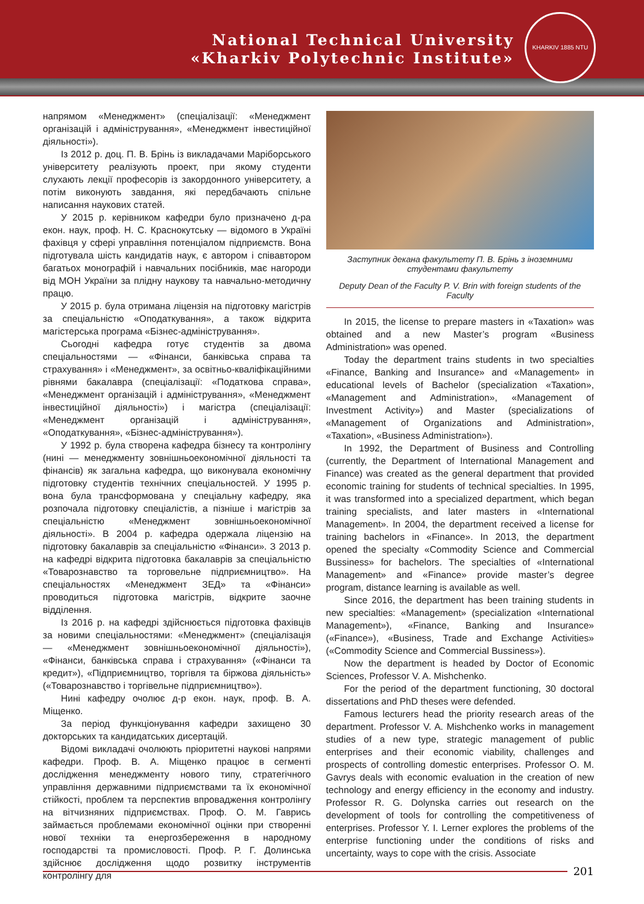National Technical University
«Kharkiv Polytechnic Institute»
KHARKIV 1885 NTU
напрямом «Менеджмент» (спеціалізації: «Менеджмент організацій і адміністрування», «Менеджмент інвестиційної діяльності»).
Із 2012 р. доц. П. В. Брінь із викладачами Маріборського університету реалізують проект, при якому студенти слухають лекції професорів із закордонного університету, а потім виконують завдання, які передбачають спільне написання наукових статей.
У 2015 р. керівником кафедри було призначено д-ра екон. наук, проф. Н. С. Краснокутську — відомого в Україні фахівця у сфері управління потенціалом підприємств. Вона підготувала шість кандидатів наук, є автором і співавтором багатьох монографій і навчальних посібників, має нагороди від МОН України за плідну наукову та навчально-методичну працю.
У 2015 р. була отримана ліцензія на підготовку магістрів за спеціальністю «Оподаткування», а також відкрита магістерська програма «Бізнес-адміністрування».
Сьогодні кафедра готує студентів за двома спеціальностями — «Фінанси, банківська справа та страхування» і «Менеджмент», за освітньо-кваліфікаційними рівнями бакалавра (спеціалізації: «Податкова справа», «Менеджмент організацій і адміністрування», «Менеджмент інвестиційної діяльності») і магістра (спеціалізації: «Менеджмент організацій і адміністрування», «Оподаткування», «Бізнес-адміністрування»).
У 1992 р. була створена кафедра бізнесу та контролінгу (нині — менеджменту зовнішньоекономічної діяльності та фінансів) як загальна кафедра, що виконувала економічну підготовку студентів технічних спеціальностей. У 1995 р. вона була трансформована у спеціальну кафедру, яка розпочала підготовку спеціалістів, а пізніше і магістрів за спеціальністю «Менеджмент зовнішньоекономічної діяльності». В 2004 р. кафедра одержала ліцензію на підготовку бакалаврів за спеціальністю «Фінанси». З 2013 р. на кафедрі відкрита підготовка бакалаврів за спеціальністю «Товарознавство та торговельне підприємництво». На спеціальностях «Менеджмент ЗЕД» та «Фінанси» проводиться підготовка магістрів, відкрите заочне відділення.
Із 2016 р. на кафедрі здійснюється підготовка фахівців за новими спеціальностями: «Менеджмент» (спеціалізація — «Менеджмент зовнішньоекономічної діяльності»), «Фінанси, банківська справа і страхування» («Фінанси та кредит»), «Підприємництво, торгівля та біржова діяльність» («Товарознавство і торгівельне підприємництво»).
Нині кафедру очолює д-р екон. наук, проф. В. А. Міщенко.
За період функціонування кафедри захищено 30 докторських та кандидатських дисертацій.
Відомі викладачі очолюють пріоритетні наукові напрями кафедри. Проф. В. А. Міщенко працює в сегменті дослідження менеджменту нового типу, стратегічного управління державними підприємствами та їх економічної стійкості, проблем та перспектив впровадження контролінгу на вітчизняних підприємствах. Проф. О. М. Гаврись займається проблемами економічної оцінки при створенні нової техніки та енергозбереження в народному господарстві та промисловості. Проф. Р. Г. Долинська здійснює дослідження щодо розвитку інструментів контролінгу для
Заступник декана факультету П. В. Брінь з іноземними студентами факультету
Deputy Dean of the Faculty P. V. Brin with foreign students of the Faculty
In 2015, the license to prepare masters in «Taxation» was obtained and a new Master’s program «Business Administration» was opened.
Today the department trains students in two specialties «Finance, Banking and Insurance» and «Management» in educational levels of Bachelor (specialization «Taxation», «Management and Administration», «Management of Investment Activity») and Master (specializations of «Management of Organizations and Administration», «Taxation», «Business Administration»).
In 1992, the Department of Business and Controlling (currently, the Department of International Management and Finance) was created as the general department that provided economic training for students of technical specialties. In 1995, it was transformed into a specialized department, which began training specialists, and later masters in «International Management». In 2004, the department received a license for training bachelors in «Finance». In 2013, the department opened the specialty «Commodity Science and Commercial Bussiness» for bachelors. The specialties of «International Management» and «Finance» provide master’s degree program, distance learning is available as well.
Since 2016, the department has been training students in new specialties: «Management» (specialization «International Management»), «Finance, Banking and Insurance» («Finance»), «Business, Trade and Exchange Activities» («Commodity Science and Commercial Bussiness»).
Now the department is headed by Doctor of Economic Sciences, Professor V. A. Mishchenko.
For the period of the department functioning, 30 doctoral dissertations and PhD theses were defended.
Famous lecturers head the priority research areas of the department. Professor V. A. Mishchenko works in management studies of a new type, strategic management of public enterprises and their economic viability, challenges and prospects of controlling domestic enterprises. Professor O. M. Gavrys deals with economic evaluation in the creation of new technology and energy efficiency in the economy and industry. Professor R. G. Dolynska carries out research on the development of tools for controlling the competitiveness of enterprises. Professor Y. I. Lerner explores the problems of the enterprise functioning under the conditions of risks and uncertainty, ways to cope with the crisis. Associate
201